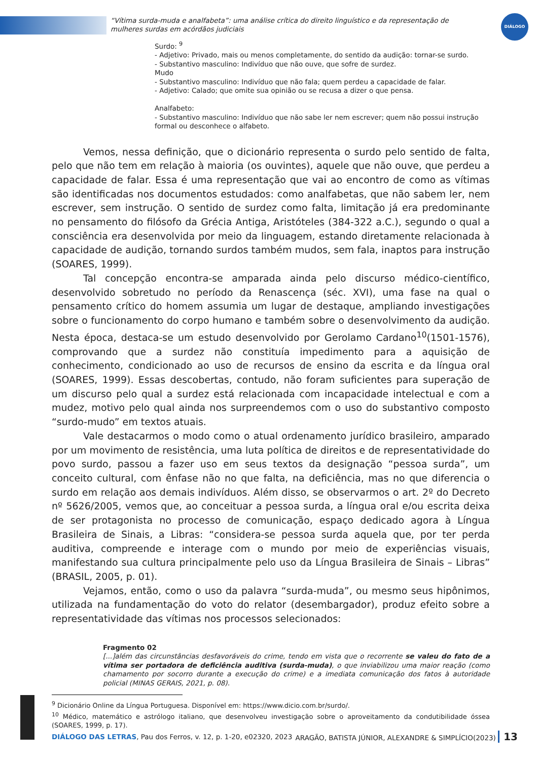DIÁLOGO
“Vítima surda-muda e analfabeta”: uma análise crítica do direito linguístico e da representação de mulheres surdas em acórdãos judiciais
Surdo: <sup>9</sup>
- Adjetivo: Privado, mais ou menos completamente, do sentido da audição: tornar-se surdo.
- Substantivo masculino: Indivíduo que não ouve, que sofre de surdez.
Mudo
- Substantivo masculino: Indivíduo que não fala; quem perdeu a capacidade de falar.
- Adjetivo: Calado; que omite sua opinião ou se recusa a dizer o que pensa.
Analfabeto:
- Substantivo masculino: Indivíduo que não sabe ler nem escrever; quem não possui instrução formal ou desconhece o alfabeto.
Vemos, nessa definição, que o dicionário representa o surdo pelo sentido de falta, pelo que não tem em relação à maioria (os ouvintes), aquele que não ouve, que perdeu a capacidade de falar. Essa é uma representação que vai ao encontro de como as vítimas são identificadas nos documentos estudados: como analfabetas, que não sabem ler, nem escrever, sem instrução. O sentido de surdez como falta, limitação já era predominante no pensamento do filósofo da Grécia Antiga, Aristóteles (384-322 a.C.), segundo o qual a consciência era desenvolvida por meio da linguagem, estando diretamente relacionada à capacidade de audição, tornando surdos também mudos, sem fala, inaptos para instrução (SOARES, 1999).
Tal concepção encontra-se amparada ainda pelo discurso médico-científico, desenvolvido sobretudo no período da Renascença (séc. XVI), uma fase na qual o pensamento crítico do homem assumia um lugar de destaque, ampliando investigações sobre o funcionamento do corpo humano e também sobre o desenvolvimento da audição. Nesta época, destaca-se um estudo desenvolvido por Gerolamo Cardano<sup>10</sup>(1501-1576), comprovando que a surdez não constituía impedimento para a aquisição de conhecimento, condicionado ao uso de recursos de ensino da escrita e da língua oral (SOARES, 1999). Essas descobertas, contudo, não foram suficientes para superação de um discurso pelo qual a surdez está relacionada com incapacidade intelectual e com a mudez, motivo pelo qual ainda nos surpreendemos com o uso do substantivo composto “surdo-mudo” em textos atuais.
Vale destacarmos o modo como o atual ordenamento jurídico brasileiro, amparado por um movimento de resistência, uma luta política de direitos e de representatividade do povo surdo, passou a fazer uso em seus textos da designação “pessoa surda”, um conceito cultural, com ênfase não no que falta, na deficiência, mas no que diferencia o surdo em relação aos demais indivíduos. Além disso, se observarmos o art. 2º do Decreto nº 5626/2005, vemos que, ao conceituar a pessoa surda, a língua oral e/ou escrita deixa de ser protagonista no processo de comunicação, espaço dedicado agora à Língua Brasileira de Sinais, a Libras: “considera-se pessoa surda aquela que, por ter perda auditiva, compreende e interage com o mundo por meio de experiências visuais, manifestando sua cultura principalmente pelo uso da Língua Brasileira de Sinais – Libras” (BRASIL, 2005, p. 01).
Vejamos, então, como o uso da palavra “surda-muda”, ou mesmo seus hipônimos, utilizada na fundamentação do voto do relator (desembargador), produz efeito sobre a representatividade das vítimas nos processos selecionados:
Fragmento 02
[...]além das circunstâncias desfavoráveis do crime, tendo em vista que o recorrente se valeu do fato de a vítima ser portadora de deficiência auditiva (surda-muda), o que inviabilizou uma maior reação (como chamamento por socorro durante a execução do crime) e a imediata comunicação dos fatos à autoridade policial (MINAS GERAIS, 2021, p. 08).
<sup>9</sup> Dicionário Online da Língua Portuguesa. Disponível em: https://www.dicio.com.br/surdo/.
<sup>10</sup> Médico, matemático e astrólogo italiano, que desenvolveu investigação sobre o aproveitamento da condutibilidade óssea (SOARES, 1999, p. 17).
DIÁLOGO DAS LETRAS, Pau dos Ferros, v. 12, p. 1-20, e02320, 2023 ARAGÃO, BATISTA JÚNIOR, ALEXANDRE & SIMPLÍCIO(2023) 13